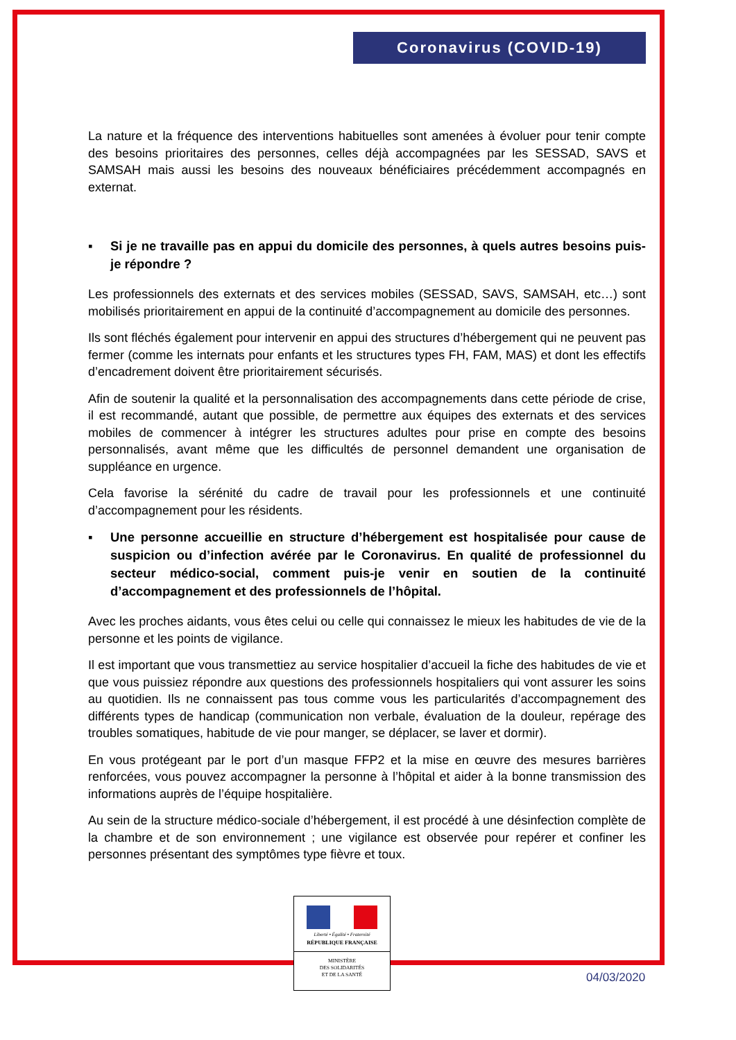Coronavirus (COVID-19)
La nature et la fréquence des interventions habituelles sont amenées à évoluer pour tenir compte des besoins prioritaires des personnes, celles déjà accompagnées par les SESSAD, SAVS et SAMSAH mais aussi les besoins des nouveaux bénéficiaires précédemment accompagnés en externat.
▪ Si je ne travaille pas en appui du domicile des personnes, à quels autres besoins puis-je répondre ?
Les professionnels des externats et des services mobiles (SESSAD, SAVS, SAMSAH, etc…) sont mobilisés prioritairement en appui de la continuité d’accompagnement au domicile des personnes.
Ils sont fléchés également pour intervenir en appui des structures d’hébergement qui ne peuvent pas fermer (comme les internats pour enfants et les structures types FH, FAM, MAS) et dont les effectifs d’encadrement doivent être prioritairement sécurisés.
Afin de soutenir la qualité et la personnalisation des accompagnements dans cette période de crise, il est recommandé, autant que possible, de permettre aux équipes des externats et des services mobiles de commencer à intégrer les structures adultes pour prise en compte des besoins personnalisés, avant même que les difficultés de personnel demandent une organisation de suppléance en urgence.
Cela favorise la sérénité du cadre de travail pour les professionnels et une continuité d’accompagnement pour les résidents.
▪ Une personne accueillie en structure d’hébergement est hospitalisée pour cause de suspicion ou d’infection avérée par le Coronavirus. En qualité de professionnel du secteur médico-social, comment puis-je venir en soutien de la continuité d’accompagnement et des professionnels de l’hôpital.
Avec les proches aidants, vous êtes celui ou celle qui connaissez le mieux les habitudes de vie de la personne et les points de vigilance.
Il est important que vous transmettiez au service hospitalier d’accueil la fiche des habitudes de vie et que vous puissiez répondre aux questions des professionnels hospitaliers qui vont assurer les soins au quotidien. Ils ne connaissent pas tous comme vous les particularités d’accompagnement des différents types de handicap (communication non verbale, évaluation de la douleur, repérage des troubles somatiques, habitude de vie pour manger, se déplacer, se laver et dormir).
En vous protégeant par le port d’un masque FFP2 et la mise en œuvre des mesures barrières renforcées, vous pouvez accompagner la personne à l’hôpital et aider à la bonne transmission des informations auprès de l’équipe hospitalière.
Au sein de la structure médico-sociale d’hébergement, il est procédé à une désinfection complète de la chambre et de son environnement ; une vigilance est observée pour repérer et confiner les personnes présentant des symptômes type fièvre et toux.
Liberté • Égalité • Fraternité
RÉPUBLIQUE FRANÇAISE
MINISTÈRE
DES SOLIDARITÉS
ET DE LA SANTÉ
04/03/2020